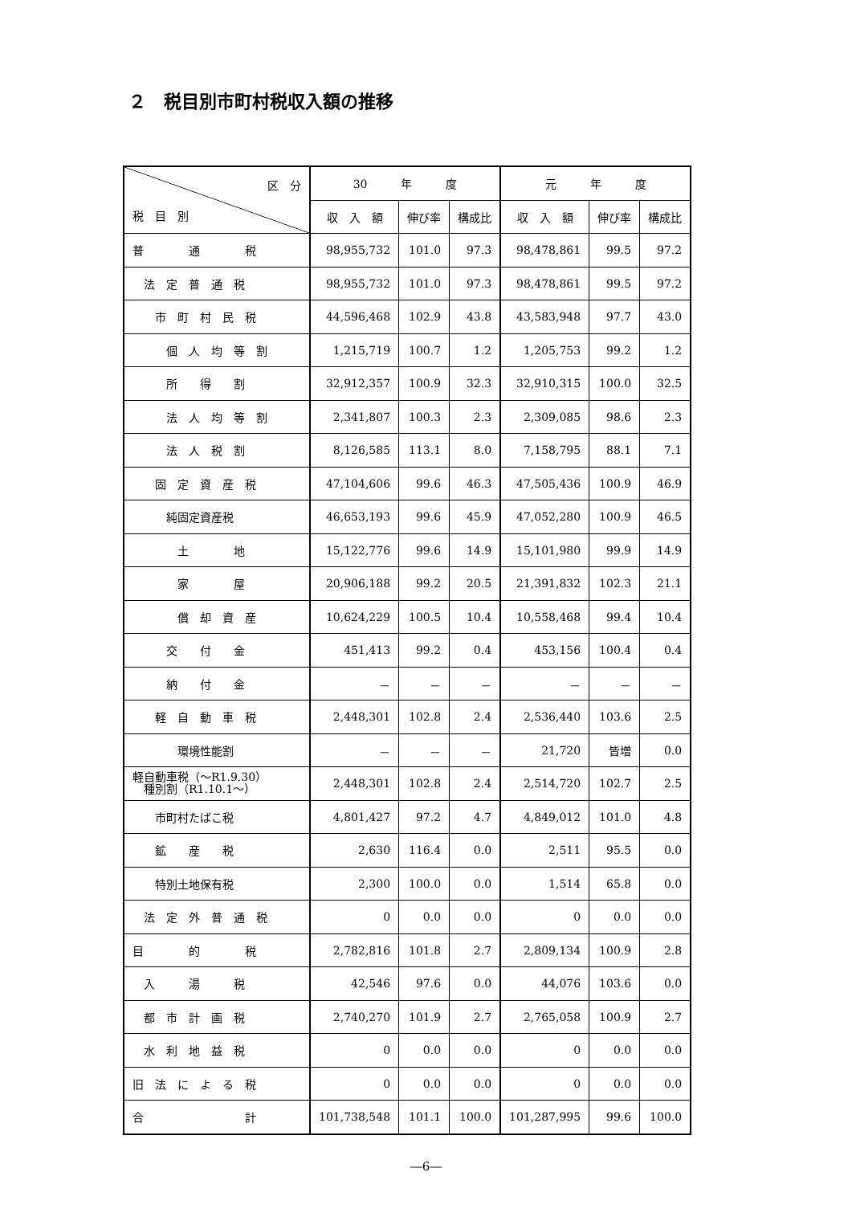２　税目別市町村税収入額の推移
| 区 分 税 目 別 | 30 年 度 | | | 元 年 度 | | |
| --- | --- | --- | --- | --- | --- | --- |
| | 収 入 額 | 伸び率 | 構成比 | 収 入 額 | 伸び率 | 構成比 |
| 普 通 税 | 98,955,732 | 101.0 | 97.3 | 98,478,861 | 99.5 | 97.2 |
| 法 定 普 通 税 | 98,955,732 | 101.0 | 97.3 | 98,478,861 | 99.5 | 97.2 |
| 市 町 村 民 税 | 44,596,468 | 102.9 | 43.8 | 43,583,948 | 97.7 | 43.0 |
| 個 人 均 等 割 | 1,215,719 | 100.7 | 1.2 | 1,205,753 | 99.2 | 1.2 |
| 所 得 割 | 32,912,357 | 100.9 | 32.3 | 32,910,315 | 100.0 | 32.5 |
| 法 人 均 等 割 | 2,341,807 | 100.3 | 2.3 | 2,309,085 | 98.6 | 2.3 |
| 法 人 税 割 | 8,126,585 | 113.1 | 8.0 | 7,158,795 | 88.1 | 7.1 |
| 固 定 資 産 税 | 47,104,606 | 99.6 | 46.3 | 47,505,436 | 100.9 | 46.9 |
| 純固定資産税 | 46,653,193 | 99.6 | 45.9 | 47,052,280 | 100.9 | 46.5 |
| 土 地 | 15,122,776 | 99.6 | 14.9 | 15,101,980 | 99.9 | 14.9 |
| 家 屋 | 20,906,188 | 99.2 | 20.5 | 21,391,832 | 102.3 | 21.1 |
| 償 却 資 産 | 10,624,229 | 100.5 | 10.4 | 10,558,468 | 99.4 | 10.4 |
| 交 付 金 | 451,413 | 99.2 | 0.4 | 453,156 | 100.4 | 0.4 |
| 納 付 金 | － | － | － | － | － | － |
| 軽 自 動 車 税 | 2,448,301 | 102.8 | 2.4 | 2,536,440 | 103.6 | 2.5 |
| 環境性能割 | － | － | － | 21,720 | 皆増 | 0.0 |
| 軽自動車税（～R1.9.30） 種別割（R1.10.1～） | 2,448,301 | 102.8 | 2.4 | 2,514,720 | 102.7 | 2.5 |
| 市町村たばこ税 | 4,801,427 | 97.2 | 4.7 | 4,849,012 | 101.0 | 4.8 |
| 鉱 産 税 | 2,630 | 116.4 | 0.0 | 2,511 | 95.5 | 0.0 |
| 特別土地保有税 | 2,300 | 100.0 | 0.0 | 1,514 | 65.8 | 0.0 |
| 法 定 外 普 通 税 | 0 | 0.0 | 0.0 | 0 | 0.0 | 0.0 |
| 目 的 税 | 2,782,816 | 101.8 | 2.7 | 2,809,134 | 100.9 | 2.8 |
| 入 湯 税 | 42,546 | 97.6 | 0.0 | 44,076 | 103.6 | 0.0 |
| 都 市 計 画 税 | 2,740,270 | 101.9 | 2.7 | 2,765,058 | 100.9 | 2.7 |
| 水 利 地 益 税 | 0 | 0.0 | 0.0 | 0 | 0.0 | 0.0 |
| 旧 法 に よ る 税 | 0 | 0.0 | 0.0 | 0 | 0.0 | 0.0 |
| 合 計 | 101,738,548 | 101.1 | 100.0 | 101,287,995 | 99.6 | 100.0 |
―6―